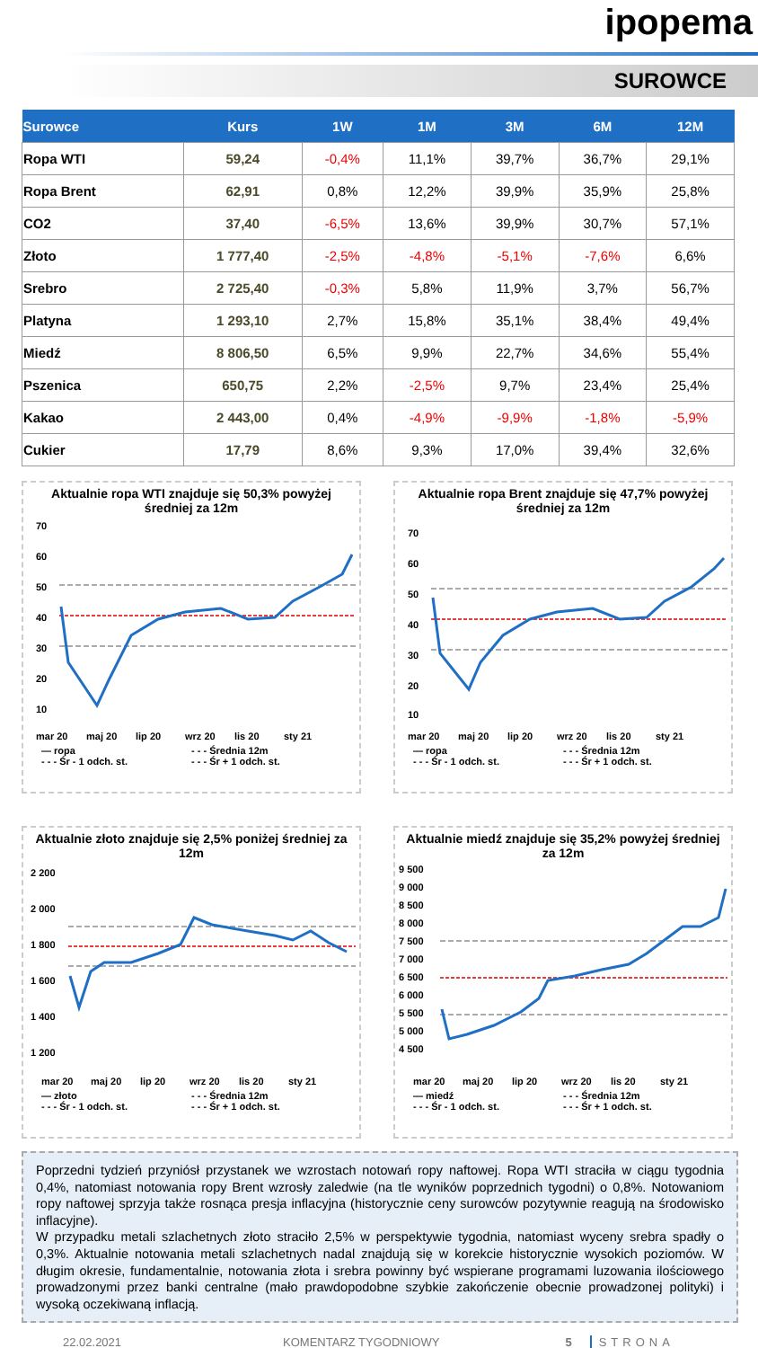ipopema
SUROWCE
| Surowce | Kurs | 1W | 1M | 3M | 6M | 12M |
| --- | --- | --- | --- | --- | --- | --- |
| Ropa WTI | 59,24 | -0,4% | 11,1% | 39,7% | 36,7% | 29,1% |
| Ropa Brent | 62,91 | 0,8% | 12,2% | 39,9% | 35,9% | 25,8% |
| CO2 | 37,40 | -6,5% | 13,6% | 39,9% | 30,7% | 57,1% |
| Złoto | 1 777,40 | -2,5% | -4,8% | -5,1% | -7,6% | 6,6% |
| Srebro | 2 725,40 | -0,3% | 5,8% | 11,9% | 3,7% | 56,7% |
| Platyna | 1 293,10 | 2,7% | 15,8% | 35,1% | 38,4% | 49,4% |
| Miedź | 8 806,50 | 6,5% | 9,9% | 22,7% | 34,6% | 55,4% |
| Pszenica | 650,75 | 2,2% | -2,5% | 9,7% | 23,4% | 25,4% |
| Kakao | 2 443,00 | 0,4% | -4,9% | -9,9% | -1,8% | -5,9% |
| Cukier | 17,79 | 8,6% | 9,3% | 17,0% | 39,4% | 32,6% |
Aktualnie ropa WTI znajduje się 50,3% powyżej średniej za 12m
70
60
50
40
30
20
10
mar 20
maj 20
lip 20
wrz 20
lis 20
sty 21
— ropa - - - Średnia 12m - - - Śr - 1 odch. st. - - - Śr + 1 odch. st.
Aktualnie ropa Brent znajduje się 47,7% powyżej średniej za 12m
70
60
50
40
30
20
10
mar 20
maj 20
lip 20
wrz 20
lis 20
sty 21
— ropa - - - Średnia 12m - - - Śr - 1 odch. st. - - - Śr + 1 odch. st.
Aktualnie złoto znajduje się 2,5% poniżej średniej za 12m
2 200
2 000
1 800
1 600
1 400
1 200
mar 20
maj 20
lip 20
wrz 20
lis 20
sty 21
— złoto - - - Średnia 12m - - - Śr - 1 odch. st. - - - Śr + 1 odch. st.
Aktualnie miedź znajduje się 35,2% powyżej średniej za 12m
9 500
9 000
8 500
8 000
7 500
7 000
6 500
6 000
5 500
5 000
4 500
mar 20
maj 20
lip 20
wrz 20
lis 20
sty 21
— miedź - - - Średnia 12m - - - Śr - 1 odch. st. - - - Śr + 1 odch. st.
Poprzedni tydzień przyniósł przystanek we wzrostach notowań ropy naftowej. Ropa WTI straciła w ciągu tygodnia 0,4%, natomiast notowania ropy Brent wzrosły zaledwie (na tle wyników poprzednich tygodni) o 0,8%. Notowaniom ropy naftowej sprzyja także rosnąca presja inflacyjna (historycznie ceny surowców pozytywnie reagują na środowisko inflacyjne).
W przypadku metali szlachetnych złoto straciło 2,5% w perspektywie tygodnia, natomiast wyceny srebra spadły o 0,3%. Aktualnie notowania metali szlachetnych nadal znajdują się w korekcie historycznie wysokich poziomów. W długim okresie, fundamentalnie, notowania złota i srebra powinny być wspierane programami luzowania ilościowego prowadzonymi przez banki centralne (mało prawdopodobne szybkie zakończenie obecnie prowadzonej polityki) i wysoką oczekiwaną inflacją.
22.02.2021 KOMENTARZ TYGODNIOWY 5 STRONA